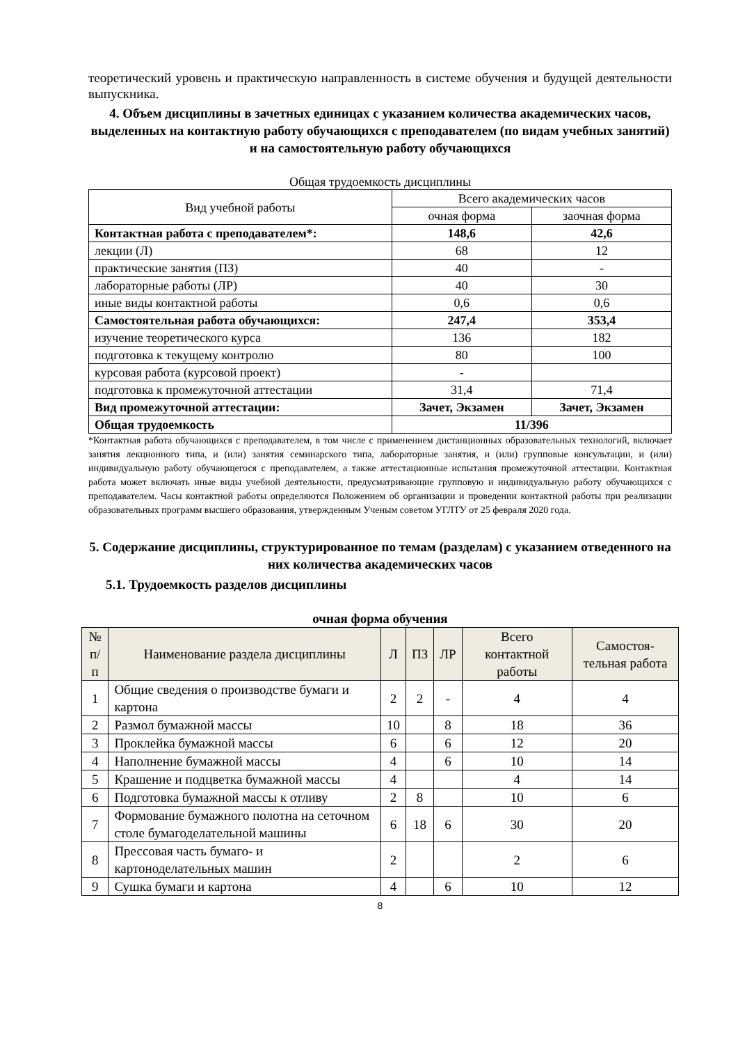теоретический уровень и практическую направленность в системе обучения и будущей деятельности выпускника.
4. Объем дисциплины в зачетных единицах с указанием количества академических часов, выделенных на контактную работу обучающихся с преподавателем (по видам учебных занятий) и на самостоятельную работу обучающихся
Общая трудоемкость дисциплины
| Вид учебной работы | Всего академических часов | |
| | очная форма | заочная форма |
| Контактная работа с преподавателем*: | 148,6 | 42,6 |
| лекции (Л) | 68 | 12 |
| практические занятия (ПЗ) | 40 | - |
| лабораторные работы (ЛР) | 40 | 30 |
| иные виды контактной работы | 0,6 | 0,6 |
| Самостоятельная работа обучающихся: | 247,4 | 353,4 |
| изучение теоретического курса | 136 | 182 |
| подготовка к текущему контролю | 80 | 100 |
| курсовая работа (курсовой проект) | - | |
| подготовка к промежуточной аттестации | 31,4 | 71,4 |
| Вид промежуточной аттестации: | Зачет, Экзамен | Зачет, Экзамен |
| Общая трудоемкость | 11/396 | |
*Контактная работа обучающихся с преподавателем, в том числе с применением дистанционных образовательных технологий, включает занятия лекционного типа, и (или) занятия семинарского типа, лабораторные занятия, и (или) групповые консультации, и (или) индивидуальную работу обучающегося с преподавателем, а также аттестационные испытания промежуточной аттестации. Контактная работа может включать иные виды учебной деятельности, предусматривающие групповую и индивидуальную работу обучающихся с преподавателем. Часы контактной работы определяются Положением об организации и проведении контактной работы при реализации образовательных программ высшего образования, утвержденным Ученым советом УГЛТУ от 25 февраля 2020 года.
5. Содержание дисциплины, структурированное по темам (разделам) с указанием отведенного на них количества академических часов
5.1. Трудоемкость разделов дисциплины
очная форма обучения
| № п/п | Наименование раздела дисциплины | Л | ПЗ | ЛР | Всего контактной работы | Самостоя-тельная работа |
| --- | --- | --- | --- | --- | --- | --- |
| 1 | Общие сведения о производстве бумаги и картона | 2 | 2 | - | 4 | 4 |
| 2 | Размол бумажной массы | 10 | | 8 | 18 | 36 |
| 3 | Проклейка бумажной массы | 6 | | 6 | 12 | 20 |
| 4 | Наполнение бумажной массы | 4 | | 6 | 10 | 14 |
| 5 | Крашение и подцветка бумажной массы | 4 | | | 4 | 14 |
| 6 | Подготовка бумажной массы к отливу | 2 | 8 | | 10 | 6 |
| 7 | Формование бумажного полотна на сеточном столе бумагоделательной машины | 6 | 18 | 6 | 30 | 20 |
| 8 | Прессовая часть бумаго- и картоноделательных машин | 2 | | | 2 | 6 |
| 9 | Сушка бумаги и картона | 4 | | 6 | 10 | 12 |
8